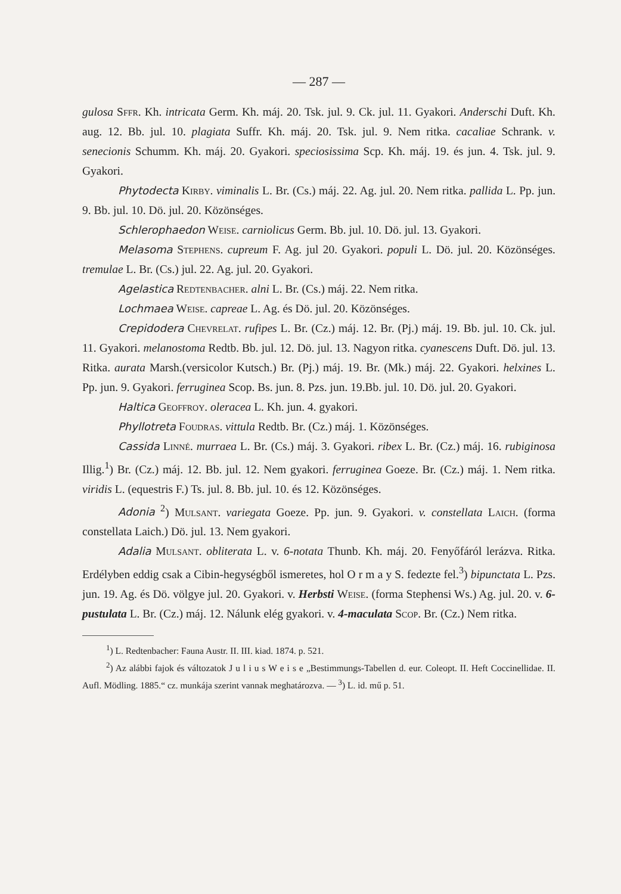— 287 —
gulosa Sffr. Kh. intricata Germ. Kh. máj. 20. Tsk. jul. 9. Ck. jul. 11. Gyakori. Anderschi Duft. Kh. aug. 12. Bb. jul. 10. plagiata Suffr. Kh. máj. 20. Tsk. jul. 9. Nem ritka. cacaliae Schrank. v. senecionis Schumm. Kh. máj. 20. Gyakori. speciosissima Scp. Kh. máj. 19. és jun. 4. Tsk. jul. 9. Gyakori.
Phytodecta Kirby. viminalis L. Br. (Cs.) máj. 22. Ag. jul. 20. Nem ritka. pallida L. Pp. jun. 9. Bb. jul. 10. Dö. jul. 20. Közönséges.
Schlerophaedon Weise. carniolicus Germ. Bb. jul. 10. Dö. jul. 13. Gyakori.
Melasoma Stephens. cupreum F. Ag. jul 20. Gyakori. populi L. Dö. jul. 20. Közönséges. tremulae L. Br. (Cs.) jul. 22. Ag. jul. 20. Gyakori.
Agelastica Redtenbacher. alni L. Br. (Cs.) máj. 22. Nem ritka.
Lochmaea Weise. capreae L. Ag. és Dö. jul. 20. Közönséges.
Crepidodera Chevrelat. rufipes L. Br. (Cz.) máj. 12. Br. (Pj.) máj. 19. Bb. jul. 10. Ck. jul. 11. Gyakori. melanostoma Redtb. Bb. jul. 12. Dö. jul. 13. Nagyon ritka. cyanescens Duft. Dö. jul. 13. Ritka. aurata Marsh.(versicolor Kutsch.) Br. (Pj.) máj. 19. Br. (Mk.) máj. 22. Gyakori. helxines L. Pp. jun. 9. Gyakori. ferruginea Scop. Bs. jun. 8. Pzs. jun. 19.Bb. jul. 10. Dö. jul. 20. Gyakori.
Haltica Geoffroy. oleracea L. Kh. jun. 4. gyakori.
Phyllotreta Foudras. vittula Redtb. Br. (Cz.) máj. 1. Közönséges.
Cassida Linné. murraea L. Br. (Cs.) máj. 3. Gyakori. ribex L. Br. (Cz.) máj. 16. rubiginosa Illig.<sup>1</sup>) Br. (Cz.) máj. 12. Bb. jul. 12. Nem gyakori. ferruginea Goeze. Br. (Cz.) máj. 1. Nem ritka. viridis L. (equestris F.) Ts. jul. 8. Bb. jul. 10. és 12. Közönséges.
Adonia <sup>2</sup>) Mulsant. variegata Goeze. Pp. jun. 9. Gyakori. v. constellata Laich. (forma constellata Laich.) Dö. jul. 13. Nem gyakori.
Adalia Mulsant. obliterata L. v. 6-notata Thunb. Kh. máj. 20. Fenyőfáról lerázva. Ritka. Erdélyben eddig csak a Cibin-hegységből ismeretes, hol O r m a y S. fedezte fel.<sup>3</sup>) bipunctata L. Pzs. jun. 19. Ag. és Dö. völgye jul. 20. Gyakori. v. Herbsti Weise. (forma Stephensi Ws.) Ag. jul. 20. v. 6-pustulata L. Br. (Cz.) máj. 12. Nálunk elég gyakori. v. 4-maculata Scop. Br. (Cz.) Nem ritka.
<sup>1</sup>) L. Redtenbacher: Fauna Austr. II. III. kiad. 1874. p. 521.
<sup>2</sup>) Az alábbi fajok és változatok J u l i u s W e i s e „Bestimmungs-Tabellen d. eur. Coleopt. II. Heft Coccinellidae. II. Aufl. Mödling. 1885.“ cz. munkája szerint vannak meghatározva. — <sup>3</sup>) L. id. mű p. 51.